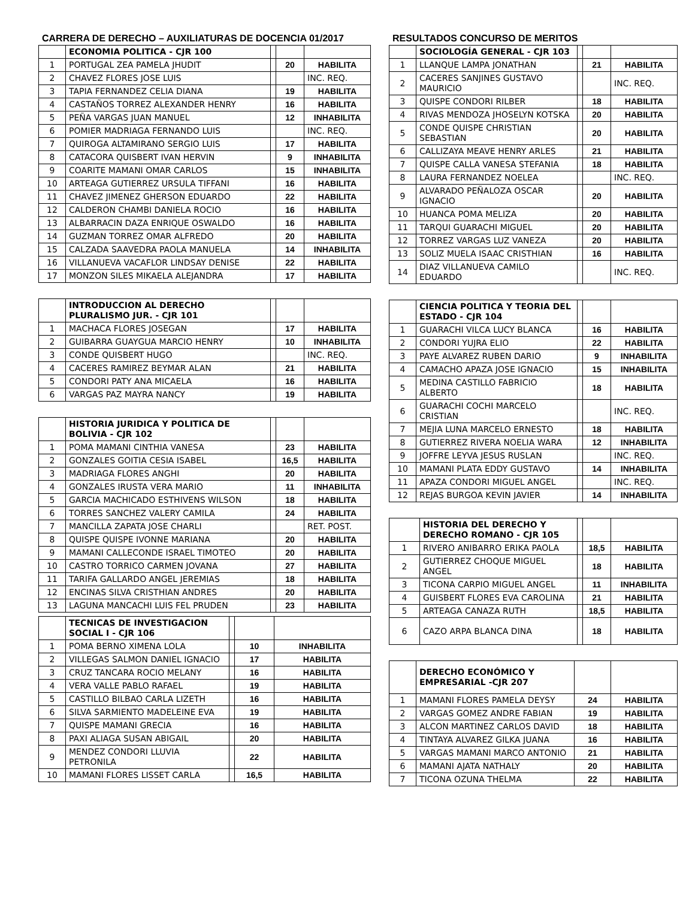CARRERA DE DERECHO – AUXILIATURAS DE DOCENCIA 01/2017
| | ECONOMIA POLITICA - CJR 100 | | | |
| 1 | PORTUGAL ZEA PAMELA JHUDIT | | 20 | HABILITA |
| 2 | CHAVEZ FLORES JOSE LUIS | | | INC. REQ. |
| 3 | TAPIA FERNANDEZ CELIA DIANA | | 19 | HABILITA |
| 4 | CASTAÑOS TORREZ ALEXANDER HENRY | | 16 | HABILITA |
| 5 | PEÑA VARGAS JUAN MANUEL | | 12 | INHABILITA |
| 6 | POMIER MADRIAGA FERNANDO LUIS | | | INC. REQ. |
| 7 | QUIROGA ALTAMIRANO SERGIO LUIS | | 17 | HABILITA |
| 8 | CATACORA QUISBERT IVAN HERVIN | | 9 | INHABILITA |
| 9 | COARITE MAMANI OMAR CARLOS | | 15 | INHABILITA |
| 10 | ARTEAGA GUTIERREZ URSULA TIFFANI | | 16 | HABILITA |
| 11 | CHAVEZ JIMENEZ GHERSON EDUARDO | | 22 | HABILITA |
| 12 | CALDERON CHAMBI DANIELA ROCIO | | 16 | HABILITA |
| 13 | ALBARRACIN DAZA ENRIQUE OSWALDO | | 16 | HABILITA |
| 14 | GUZMAN TORREZ OMAR ALFREDO | | 20 | HABILITA |
| 15 | CALZADA SAAVEDRA PAOLA MANUELA | | 14 | INHABILITA |
| 16 | VILLANUEVA VACAFLOR LINDSAY DENISE | | 22 | HABILITA |
| 17 | MONZON SILES MIKAELA ALEJANDRA | | 17 | HABILITA |
| | INTRODUCCION AL DERECHO PLURALISMO JUR. - CJR 101 | | | |
| 1 | MACHACA FLORES JOSEGAN | | 17 | HABILITA |
| 2 | GUIBARRA GUAYGUA MARCIO HENRY | | 10 | INHABILITA |
| 3 | CONDE QUISBERT HUGO | | | INC. REQ. |
| 4 | CACERES RAMIREZ BEYMAR ALAN | | 21 | HABILITA |
| 5 | CONDORI PATY ANA MICAELA | | 16 | HABILITA |
| 6 | VARGAS PAZ MAYRA NANCY | | 19 | HABILITA |
| | HISTORIA JURIDICA Y POLITICA DE BOLIVIA - CJR 102 | | | |
| 1 | POMA MAMANI CINTHIA VANESA | | 23 | HABILITA |
| 2 | GONZALES GOITIA CESIA ISABEL | | 16,5 | HABILITA |
| 3 | MADRIAGA FLORES ANGHI | | 20 | HABILITA |
| 4 | GONZALES IRUSTA VERA MARIO | | 11 | INHABILITA |
| 5 | GARCIA MACHICADO ESTHIVENS WILSON | | 18 | HABILITA |
| 6 | TORRES SANCHEZ VALERY CAMILA | | 24 | HABILITA |
| 7 | MANCILLA ZAPATA JOSE CHARLI | | | RET. POST. |
| 8 | QUISPE QUISPE IVONNE MARIANA | | 20 | HABILITA |
| 9 | MAMANI CALLECONDE ISRAEL TIMOTEO | | 20 | HABILITA |
| 10 | CASTRO TORRICO CARMEN JOVANA | | 27 | HABILITA |
| 11 | TARIFA GALLARDO ANGEL JEREMIAS | | 18 | HABILITA |
| 12 | ENCINAS SILVA CRISTHIAN ANDRES | | 20 | HABILITA |
| 13 | LAGUNA MANCACHI LUIS FEL PRUDEN | | 23 | HABILITA |
| | TECNICAS DE INVESTIGACION SOCIAL I - CJR 106 | | | |
| 1 | POMA BERNO XIMENA LOLA | | 10 | INHABILITA |
| 2 | VILLEGAS SALMON DANIEL IGNACIO | | 17 | HABILITA |
| 3 | CRUZ TANCARA ROCIO MELANY | | 16 | HABILITA |
| 4 | VERA VALLE PABLO RAFAEL | | 19 | HABILITA |
| 5 | CASTILLO BILBAO CARLA LIZETH | | 16 | HABILITA |
| 6 | SILVA SARMIENTO MADELEINE EVA | | 19 | HABILITA |
| 7 | QUISPE MAMANI GRECIA | | 16 | HABILITA |
| 8 | PAXI ALIAGA SUSAN ABIGAIL | | 20 | HABILITA |
| 9 | MENDEZ CONDORI LLUVIA PETRONILA | | 22 | HABILITA |
| 10 | MAMANI FLORES LISSET CARLA | | 16,5 | HABILITA |
RESULTADOS CONCURSO DE MERITOS
| | SOCIOLOGÍA GENERAL - CJR 103 | | | |
| 1 | LLANQUE LAMPA JONATHAN | | 21 | HABILITA |
| 2 | CACERES SANJINES GUSTAVO MAURICIO | | | INC. REQ. |
| 3 | QUISPE CONDORI RILBER | | 18 | HABILITA |
| 4 | RIVAS MENDOZA JHOSELYN KOTSKA | | 20 | HABILITA |
| 5 | CONDE QUISPE CHRISTIAN SEBASTIAN | | 20 | HABILITA |
| 6 | CALLIZAYA MEAVE HENRY ARLES | | 21 | HABILITA |
| 7 | QUISPE CALLA VANESA STEFANIA | | 18 | HABILITA |
| 8 | LAURA FERNANDEZ NOELEA | | | INC. REQ. |
| 9 | ALVARADO PEÑALOZA OSCAR IGNACIO | | 20 | HABILITA |
| 10 | HUANCA POMA MELIZA | | 20 | HABILITA |
| 11 | TARQUI GUARACHI MIGUEL | | 20 | HABILITA |
| 12 | TORREZ VARGAS LUZ VANEZA | | 20 | HABILITA |
| 13 | SOLIZ MUELA ISAAC CRISTHIAN | | 16 | HABILITA |
| 14 | DIAZ VILLANUEVA CAMILO EDUARDO | | | INC. REQ. |
| | CIENCIA POLITICA Y TEORIA DEL ESTADO - CJR 104 | | | |
| 1 | GUARACHI VILCA LUCY BLANCA | | 16 | HABILITA |
| 2 | CONDORI YUJRA ELIO | | 22 | HABILITA |
| 3 | PAYE ALVAREZ RUBEN DARIO | | 9 | INHABILITA |
| 4 | CAMACHO APAZA JOSE IGNACIO | | 15 | INHABILITA |
| 5 | MEDINA CASTILLO FABRICIO ALBERTO | | 18 | HABILITA |
| 6 | GUARACHI COCHI MARCELO CRISTIAN | | | INC. REQ. |
| 7 | MEJIA LUNA MARCELO ERNESTO | | 18 | HABILITA |
| 8 | GUTIERREZ RIVERA NOELIA WARA | | 12 | INHABILITA |
| 9 | JOFFRE LEYVA JESUS RUSLAN | | | INC. REQ. |
| 10 | MAMANI PLATA EDDY GUSTAVO | | 14 | INHABILITA |
| 11 | APAZA CONDORI MIGUEL ANGEL | | | INC. REQ. |
| 12 | REJAS BURGOA KEVIN JAVIER | | 14 | INHABILITA |
| | HISTORIA DEL DERECHO Y DERECHO ROMANO - CJR 105 | | | |
| 1 | RIVERO ANIBARRO ERIKA PAOLA | | 18,5 | HABILITA |
| 2 | GUTIERREZ CHOQUE MIGUEL ANGEL | | 18 | HABILITA |
| 3 | TICONA CARPIO MIGUEL ANGEL | | 11 | INHABILITA |
| 4 | GUISBERT FLORES EVA CAROLINA | | 21 | HABILITA |
| 5 | ARTEAGA CANAZA RUTH | | 18,5 | HABILITA |
| 6 | CAZO ARPA BLANCA DINA | | 18 | HABILITA |
| | DERECHO ECONÓMICO Y EMPRESARIAL -CJR 207 | | |
| 1 | MAMANI FLORES PAMELA DEYSY | 24 | HABILITA |
| 2 | VARGAS GOMEZ ANDRE FABIAN | 19 | HABILITA |
| 3 | ALCON MARTINEZ CARLOS DAVID | 18 | HABILITA |
| 4 | TINTAYA ALVAREZ GILKA JUANA | 16 | HABILITA |
| 5 | VARGAS MAMANI MARCO ANTONIO | 21 | HABILITA |
| 6 | MAMANI AJATA NATHALY | 20 | HABILITA |
| 7 | TICONA OZUNA THELMA | 22 | HABILITA |